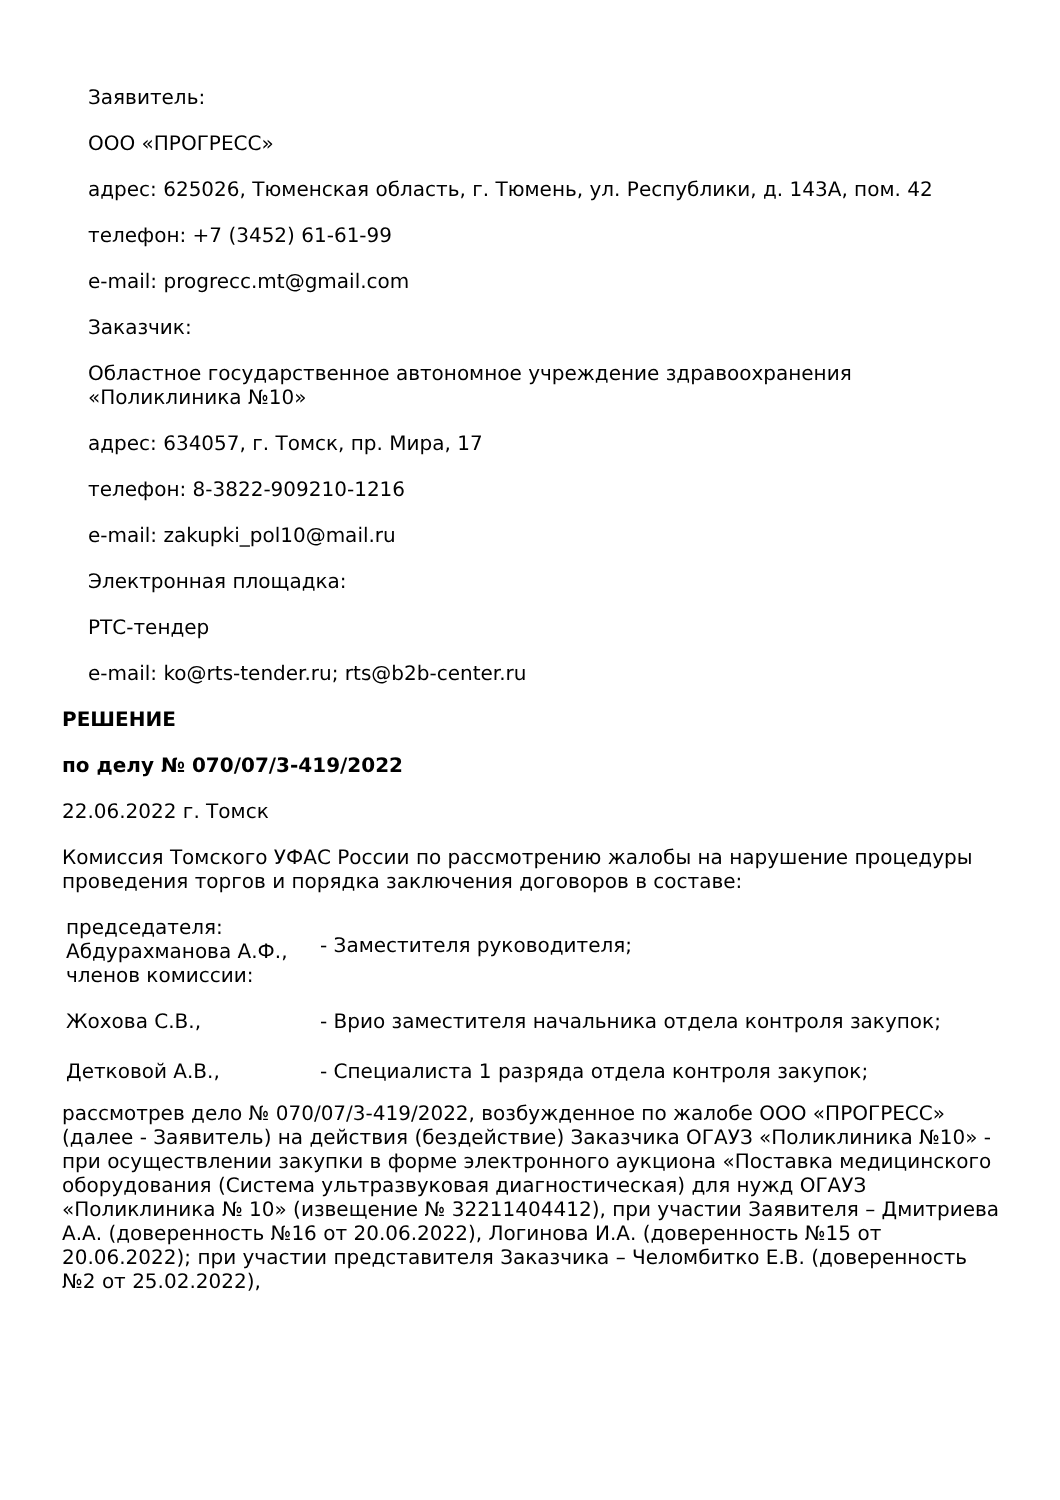Заявитель:
ООО «ПРОГРЕСС»
адрес: 625026, Тюменская область, г. Тюмень, ул. Республики, д. 143А, пом. 42
телефон: +7 (3452) 61-61-99
e-mail: progrecc.mt@gmail.com
Заказчик:
Областное государственное автономное учреждение здравоохранения «Поликлиника №10»
адрес: 634057, г. Томск, пр. Мира, 17
телефон: 8-3822-909210-1216
e-mail: zakupki_pol10@mail.ru
Электронная площадка:
РТС-тендер
e-mail: ko@rts-tender.ru; rts@b2b-center.ru
РЕШЕНИЕ
по делу № 070/07/3-419/2022
22.06.2022 г. Томск
Комиссия Томского УФАС России по рассмотрению жалобы на нарушение процедуры проведения торгов и порядка заключения договоров в составе:
| председателя: Абдурахманова А.Ф., | - Заместителя руководителя; |
| членов комиссии: | |
| Жохова С.В., | - Врио заместителя начальника отдела контроля закупок; |
| Детковой А.В., | - Специалиста 1 разряда отдела контроля закупок; |
рассмотрев дело № 070/07/3-419/2022, возбужденное по жалобе ООО «ПРОГРЕСС» (далее - Заявитель) на действия (бездействие) Заказчика ОГАУЗ «Поликлиника №10» - при осуществлении закупки в форме электронного аукциона «Поставка медицинского оборудования (Система ультразвуковая диагностическая) для нужд ОГАУЗ «Поликлиника № 10» (извещение № 32211404412), при участии Заявителя – Дмитриева А.А. (доверенность №16 от 20.06.2022), Логинова И.А. (доверенность №15 от 20.06.2022); при участии представителя Заказчика – Челомбитко Е.В. (доверенность №2 от 25.02.2022),